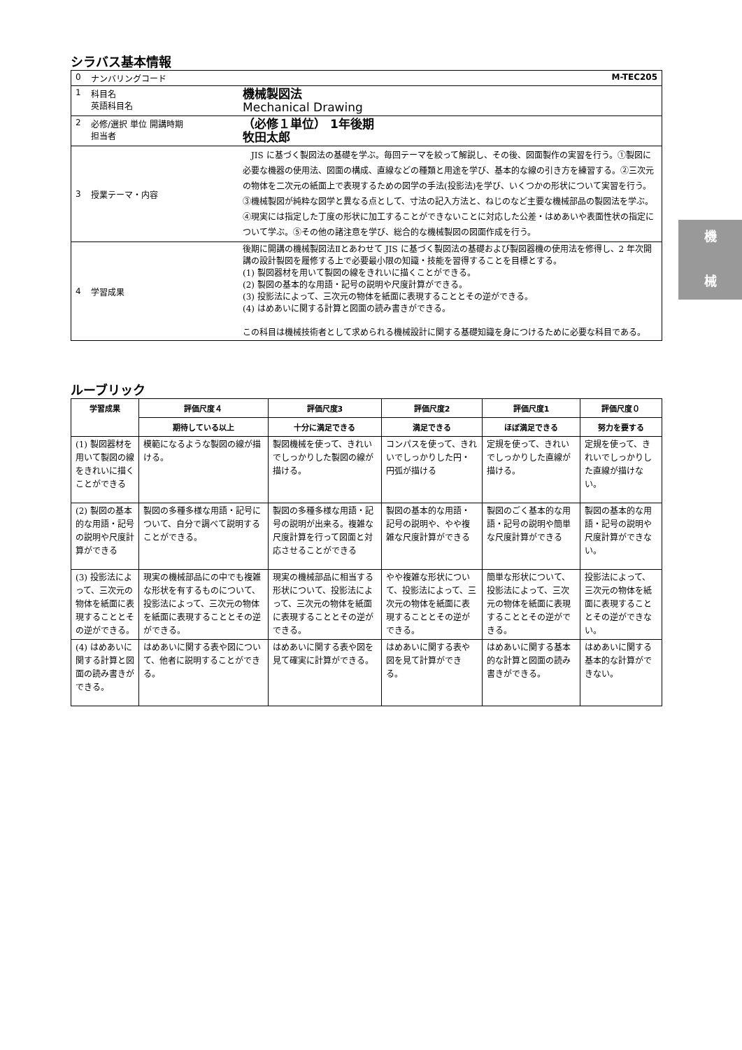シラバス基本情報
| 0 | ナンバリングコード | | M-TEC205 |
| 1 | 科目名 英語科目名 | 機械製図法 Mechanical Drawing | |
| 2 | 必修/選択 単位 開講時期 担当者 | （必修１単位） 1年後期 牧田太郎 | |
| 3 | 授業テーマ・内容 | JIS に基づく製図法の基礎を学ぶ。毎回テーマを絞って解説し、その後、図面製作の実習を行う。①製図に必要な機器の使用法、図面の構成、直線などの種類と用途を学び、基本的な線の引き方を練習する。②三次元の物体を二次元の紙面上で表現するための図学の手法(投影法)を学び、いくつかの形状について実習を行う。③機械製図が純粋な図学と異なる点として、寸法の記入方法と、ねじのなど主要な機械部品の製図法を学ぶ。④現実には指定した丁度の形状に加工することができないことに対応した公差・はめあいや表面性状の指定について学ぶ。⑤その他の諸注意を学び、総合的な機械製図の図面作成を行う。 | |
| 4 | 学習成果 | 後期に開講の機械製図法Ⅱとあわせて JIS に基づく製図法の基礎および製図器機の使用法を修得し、2 年次開講の設計製図を履修する上で必要最小限の知識・技能を習得することを目標とする。 (1) 製図器材を用いて製図の線をきれいに描くことができる。 (2) 製図の基本的な用語・記号の説明や尺度計算ができる。 (3) 投影法によって、三次元の物体を紙面に表現することとその逆ができる。 (4) はめあいに関する計算と図面の読み書きができる。 この科目は機械技術者として求められる機械設計に関する基礎知識を身につけるために必要な科目である。 | |
ルーブリック
| 学習成果 | 評価尺度４ | 評価尺度3 | 評価尺度2 | 評価尺度1 | 評価尺度０ |
| --- | --- | --- | --- | --- | --- |
| | 期待している以上 | 十分に満足できる | 満足できる | ほぼ満足できる | 努力を要する |
| (1) 製図器材を用いて製図の線をきれいに描くことができる | 模範になるような製図の線が描ける。 | 製図機械を使って、きれいでしっかりした製図の線が描ける。 | コンパスを使って、きれいでしっかりした円・円弧が描ける | 定規を使って、きれいでしっかりした直線が描ける。 | 定規を使って、きれいでしっかりした直線が描けない。 |
| (2) 製図の基本的な用語・記号の説明や尺度計算ができる | 製図の多種多様な用語・記号について、自分で調べて説明することができる。 | 製図の多種多様な用語・記号の説明が出来る。複雑な尺度計算を行って図面と対応させることができる | 製図の基本的な用語・記号の説明や、やや複雑な尺度計算ができる | 製図のごく基本的な用語・記号の説明や簡単な尺度計算ができる | 製図の基本的な用語・記号の説明や尺度計算ができない。 |
| (3) 投影法によって、三次元の物体を紙面に表現することとその逆ができる。 | 現実の機械部品にの中でも複雑な形状を有するものについて、投影法によって、三次元の物体を紙面に表現することとその逆ができる。 | 現実の機械部品に相当する形状について、投影法によって、三次元の物体を紙面に表現することとその逆ができる。 | やや複雑な形状について、投影法によって、三次元の物体を紙面に表現することとその逆ができる。 | 簡単な形状について、投影法によって、三次元の物体を紙面に表現することとその逆ができる。 | 投影法によって、三次元の物体を紙面に表現することとその逆ができない。 |
| (4) はめあいに関する計算と図面の読み書きができる。 | はめあいに関する表や図について、他者に説明することができる。 | はめあいに関する表や図を見て確実に計算ができる。 | はめあいに関する表や図を見て計算ができる。 | はめあいに関する基本的な計算と図面の読み書きができる。 | はめあいに関する基本的な計算ができない。 |
機
械